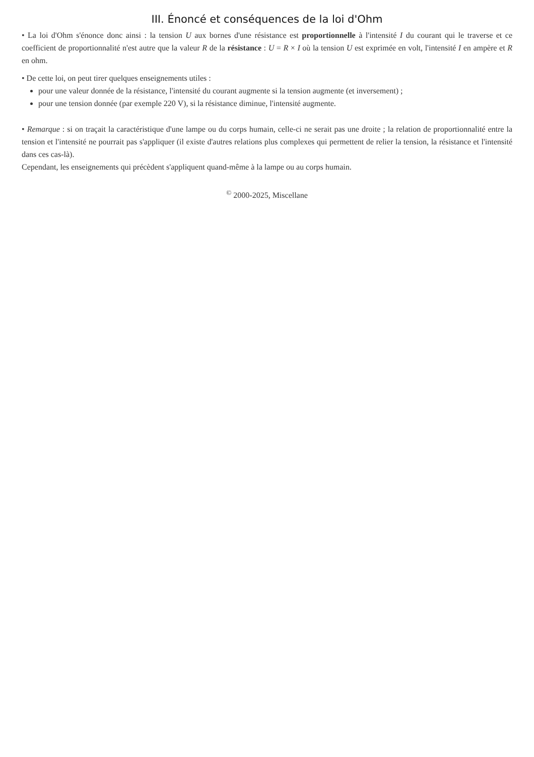III. Énoncé et conséquences de la loi d'Ohm
• La loi d'Ohm s'énonce donc ainsi : la tension U aux bornes d'une résistance est proportionnelle à l'intensité I du courant qui le traverse et ce coefficient de proportionnalité n'est autre que la valeur R de la résistance : U = R × I où la tension U est exprimée en volt, l'intensité I en ampère et R en ohm.
• De cette loi, on peut tirer quelques enseignements utiles :
pour une valeur donnée de la résistance, l'intensité du courant augmente si la tension augmente (et inversement) ;
pour une tension donnée (par exemple 220 V), si la résistance diminue, l'intensité augmente.
• Remarque : si on traçait la caractéristique d'une lampe ou du corps humain, celle-ci ne serait pas une droite ; la relation de proportionnalité entre la tension et l'intensité ne pourrait pas s'appliquer (il existe d'autres relations plus complexes qui permettent de relier la tension, la résistance et l'intensité dans ces cas-là).
Cependant, les enseignements qui précèdent s'appliquent quand-même à la lampe ou au corps humain.
<sup>©</sup> 2000-2025, Miscellane